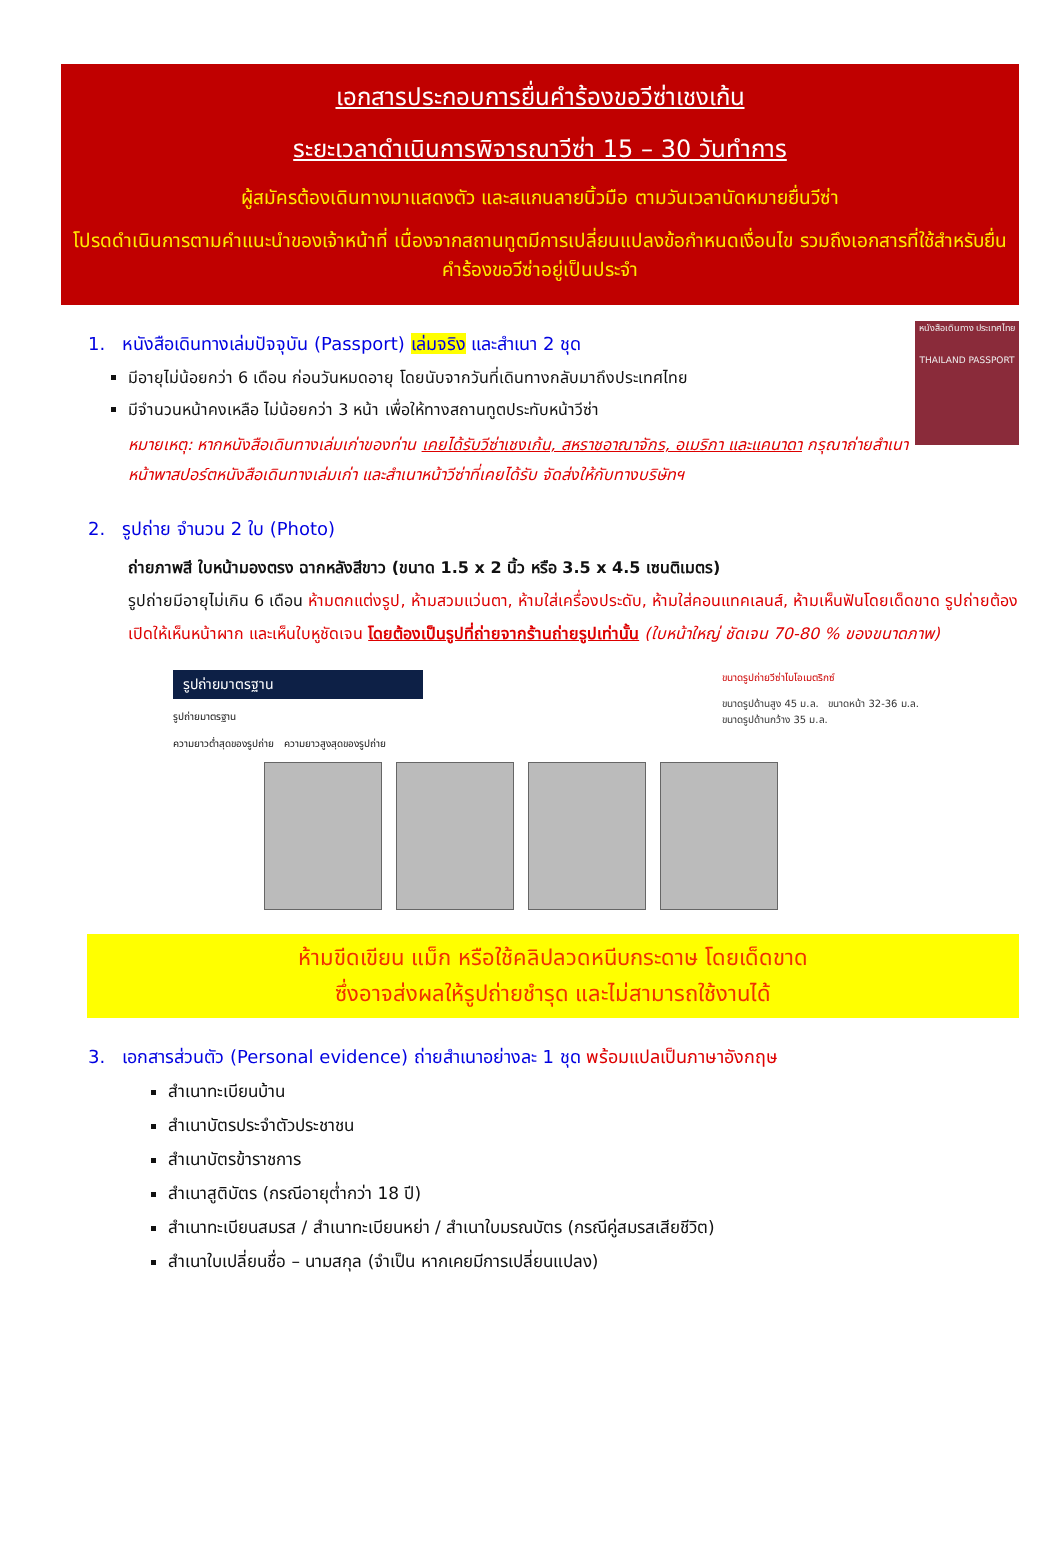เอกสารประกอบการยื่นคำร้องขอวีซ่าเชงเก้น
ระยะเวลาดำเนินการพิจารณาวีซ่า 15 – 30 วันทำการ
ผู้สมัครต้องเดินทางมาแสดงตัว และสแกนลายนิ้วมือ ตามวันเวลานัดหมายยื่นวีซ่า
โปรดดำเนินการตามคำแนะนำของเจ้าหน้าที่ เนื่องจากสถานทูตมีการเปลี่ยนแปลงข้อกำหนดเงื่อนไข รวมถึงเอกสารที่ใช้สำหรับยื่นคำร้องขอวีซ่าอยู่เป็นประจำ
หนังสือเดินทาง ประเทศไทย
THAILAND PASSPORT
1. หนังสือเดินทางเล่มปัจจุบัน (Passport) เล่มจริง และสำเนา 2 ชุด
มีอายุไม่น้อยกว่า 6 เดือน ก่อนวันหมดอายุ โดยนับจากวันที่เดินทางกลับมาถึงประเทศไทย
มีจำนวนหน้าคงเหลือ ไม่น้อยกว่า 3 หน้า เพื่อให้ทางสถานทูตประทับหน้าวีซ่า
หมายเหตุ: หากหนังสือเดินทางเล่มเก่าของท่าน เคยได้รับวีซ่าเชงเก้น, สหราชอาณาจักร, อเมริกา และแคนาดา กรุณาถ่ายสำเนาหน้าพาสปอร์ตหนังสือเดินทางเล่มเก่า และสำเนาหน้าวีซ่าที่เคยได้รับ จัดส่งให้กับทางบริษัทฯ
2. รูปถ่าย จำนวน 2 ใบ (Photo)
ถ่ายภาพสี ใบหน้ามองตรง ฉากหลังสีขาว (ขนาด 1.5 x 2 นิ้ว หรือ 3.5 x 4.5 เซนติเมตร)
รูปถ่ายมีอายุไม่เกิน 6 เดือน ห้ามตกแต่งรูป, ห้ามสวมแว่นตา, ห้ามใส่เครื่องประดับ, ห้ามใส่คอนแทคเลนส์, ห้ามเห็นฟันโดยเด็ดขาด รูปถ่ายต้องเปิดให้เห็นหน้าผาก และเห็นใบหูชัดเจน โดยต้องเป็นรูปที่ถ่ายจากร้านถ่ายรูปเท่านั้น (ใบหน้าใหญ่ ชัดเจน 70-80 % ของขนาดภาพ)
รูปถ่ายมาตรฐาน
รูปถ่ายมาตรฐาน
ความยาวต่ำสุดของรูปถ่าย ความยาวสูงสุดของรูปถ่าย
ขนาดรูปถ่ายวีซ่าไบโอเมตริกซ์
ขนาดรูปด้านสูง 45 ม.ล. ขนาดหน้า 32-36 ม.ล.
ขนาดรูปด้านกว้าง 35 ม.ล.
ห้ามขีดเขียน แม็ก หรือใช้คลิปลวดหนีบกระดาษ โดยเด็ดขาด
ซึ่งอาจส่งผลให้รูปถ่ายชำรุด และไม่สามารถใช้งานได้
3. เอกสารส่วนตัว (Personal evidence) ถ่ายสำเนาอย่างละ 1 ชุด พร้อมแปลเป็นภาษาอังกฤษ
สำเนาทะเบียนบ้าน
สำเนาบัตรประจำตัวประชาชน
สำเนาบัตรข้าราชการ
สำเนาสูติบัตร (กรณีอายุต่ำกว่า 18 ปี)
สำเนาทะเบียนสมรส / สำเนาทะเบียนหย่า / สำเนาใบมรณบัตร (กรณีคู่สมรสเสียชีวิต)
สำเนาใบเปลี่ยนชื่อ – นามสกุล (จำเป็น หากเคยมีการเปลี่ยนแปลง)